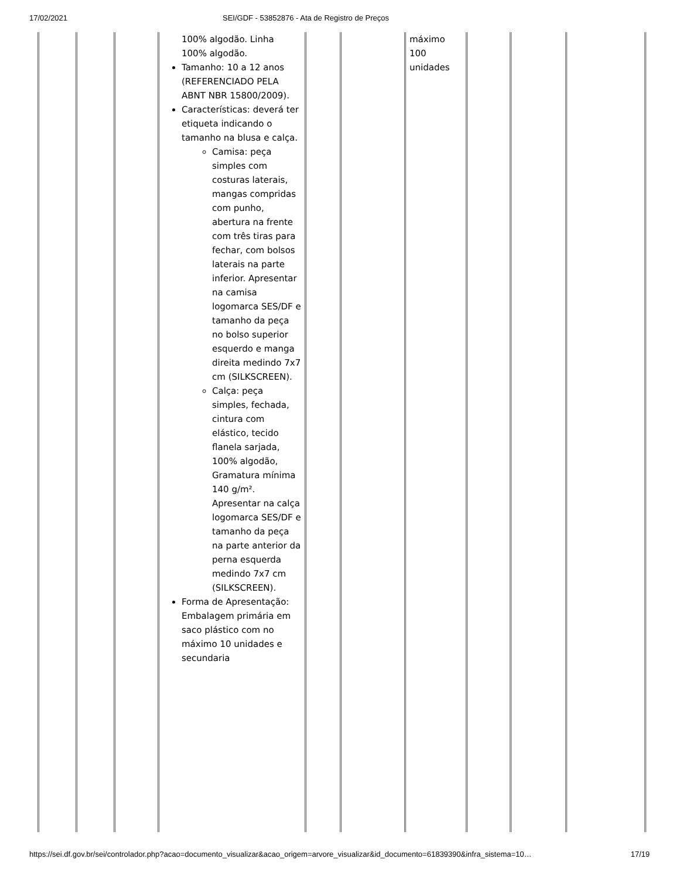17/02/2021 SEI/GDF - 53852876 - Ata de Registro de Preços
| | | | 100% algodão. Linha 100% algodão. Tamanho: 10 a 12 anos (REFERENCIADO PELA ABNT NBR 15800/2009). Características: deverá ter etiqueta indicando o tamanho na blusa e calça. Camisa: peça simples com costuras laterais, mangas compridas com punho, abertura na frente com três tiras para fechar, com bolsos laterais na parte inferior. Apresentar na camisa logomarca SES/DF e tamanho da peça no bolso superior esquerdo e manga direita medindo 7x7 cm (SILKSCREEN). Calça: peça simples, fechada, cintura com elástico, tecido flanela sarjada, 100% algodão, Gramatura mínima 140 g/m². Apresentar na calça logomarca SES/DF e tamanho da peça na parte anterior da perna esquerda medindo 7x7 cm (SILKSCREEN). Forma de Apresentação: Embalagem primária em saco plástico com no máximo 10 unidades e secundaria | | | máximo 100 unidades | | | |
https://sei.df.gov.br/sei/controlador.php?acao=documento_visualizar&acao_origem=arvore_visualizar&id_documento=61839390&infra_sistema=10… 17/19